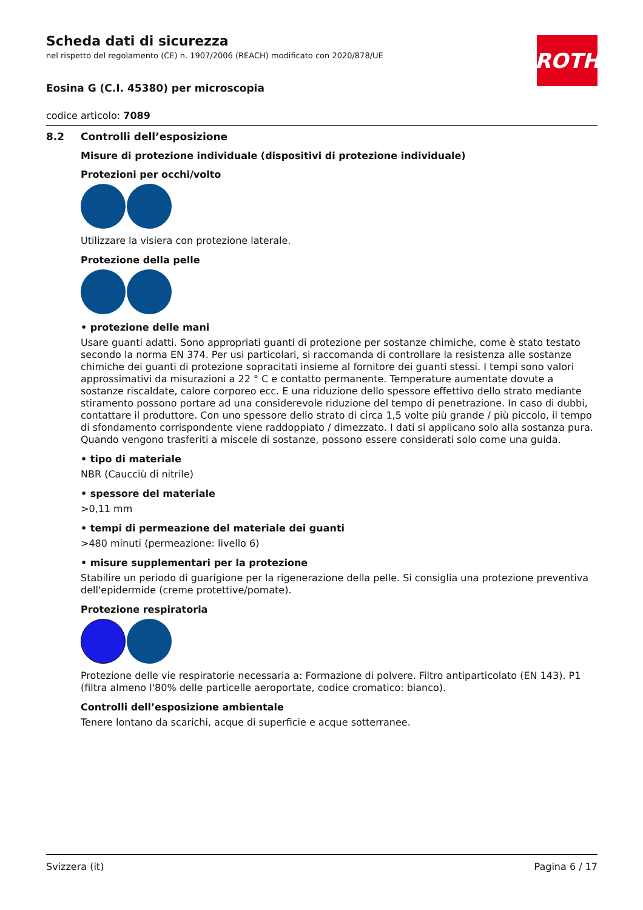ROTH
Scheda dati di sicurezza
nel rispetto del regolamento (CE) n. 1907/2006 (REACH) modificato con 2020/878/UE
Eosina G (C.I. 45380) per microscopia
codice articolo: 7089
8.2 Controlli dell’esposizione
Misure di protezione individuale (dispositivi di protezione individuale)
Protezioni per occhi/volto
Utilizzare la visiera con protezione laterale.
Protezione della pelle
• protezione delle mani
Usare guanti adatti. Sono appropriati guanti di protezione per sostanze chimiche, come è stato testato secondo la norma EN 374. Per usi particolari, si raccomanda di controllare la resistenza alle sostanze chimiche dei guanti di protezione sopracitati insieme al fornitore dei guanti stessi. I tempi sono valori approssimativi da misurazioni a 22 ° C e contatto permanente. Temperature aumentate dovute a sostanze riscaldate, calore corporeo ecc. E una riduzione dello spessore effettivo dello strato mediante stiramento possono portare ad una considerevole riduzione del tempo di penetrazione. In caso di dubbi, contattare il produttore. Con uno spessore dello strato di circa 1,5 volte più grande / più piccolo, il tempo di sfondamento corrispondente viene raddoppiato / dimezzato. I dati si applicano solo alla sostanza pura. Quando vengono trasferiti a miscele di sostanze, possono essere considerati solo come una guida.
• tipo di materiale
NBR (Caucciù di nitrile)
• spessore del materiale
>0,11 mm
• tempi di permeazione del materiale dei guanti
>480 minuti (permeazione: livello 6)
• misure supplementari per la protezione
Stabilire un periodo di guarigione per la rigenerazione della pelle. Si consiglia una protezione preventiva dell'epidermide (creme protettive/pomate).
Protezione respiratoria
Protezione delle vie respiratorie necessaria a: Formazione di polvere. Filtro antiparticolato (EN 143). P1 (filtra almeno l'80% delle particelle aeroportate, codice cromatico: bianco).
Controlli dell’esposizione ambientale
Tenere lontano da scarichi, acque di superficie e acque sotterranee.
Svizzera (it) Pagina 6 / 17